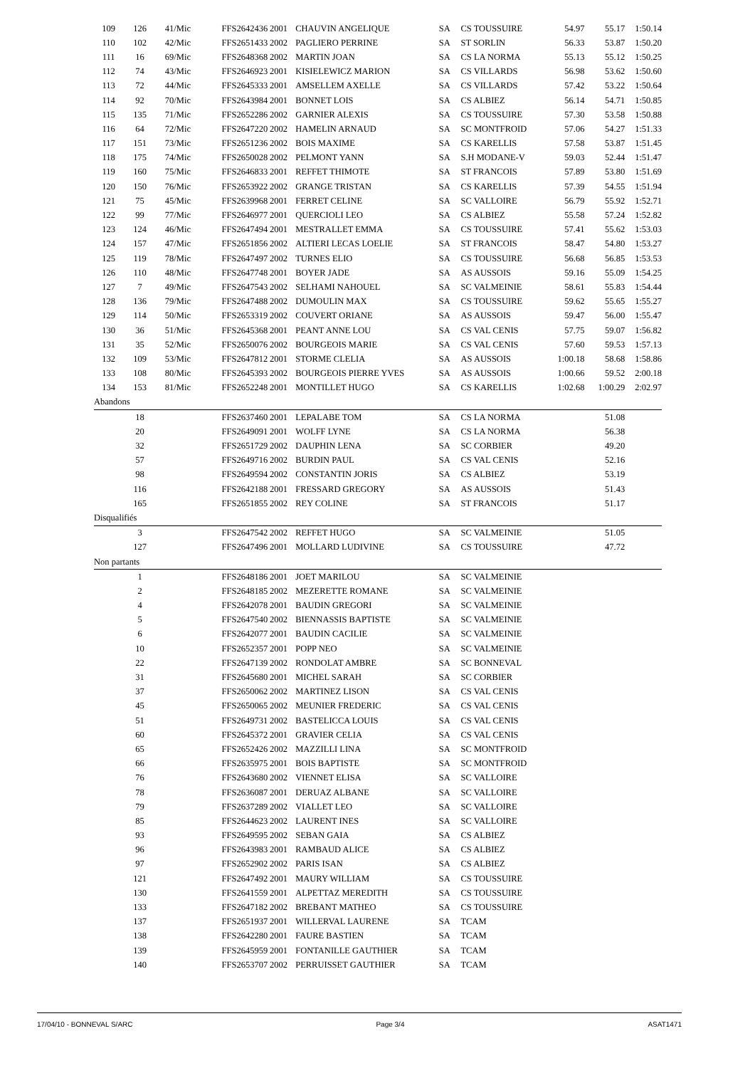| 109 | 126 | 41/Mic | FFS2642436 | 2001 | CHAUVIN ANGELIQUE | SA | CS TOUSSUIRE | 54.97 | 55.17 | 1:50.14 |
| 110 | 102 | 42/Mic | FFS2651433 | 2002 | PAGLIERO PERRINE | SA | ST SORLIN | 56.33 | 53.87 | 1:50.20 |
| 111 | 16 | 69/Mic | FFS2648368 | 2002 | MARTIN JOAN | SA | CS LA NORMA | 55.13 | 55.12 | 1:50.25 |
| 112 | 74 | 43/Mic | FFS2646923 | 2001 | KISIELEWICZ MARION | SA | CS VILLARDS | 56.98 | 53.62 | 1:50.60 |
| 113 | 72 | 44/Mic | FFS2645333 | 2001 | AMSELLEM AXELLE | SA | CS VILLARDS | 57.42 | 53.22 | 1:50.64 |
| 114 | 92 | 70/Mic | FFS2643984 | 2001 | BONNET LOIS | SA | CS ALBIEZ | 56.14 | 54.71 | 1:50.85 |
| 115 | 135 | 71/Mic | FFS2652286 | 2002 | GARNIER ALEXIS | SA | CS TOUSSUIRE | 57.30 | 53.58 | 1:50.88 |
| 116 | 64 | 72/Mic | FFS2647220 | 2002 | HAMELIN ARNAUD | SA | SC MONTFROID | 57.06 | 54.27 | 1:51.33 |
| 117 | 151 | 73/Mic | FFS2651236 | 2002 | BOIS MAXIME | SA | CS KARELLIS | 57.58 | 53.87 | 1:51.45 |
| 118 | 175 | 74/Mic | FFS2650028 | 2002 | PELMONT YANN | SA | S.H MODANE-V | 59.03 | 52.44 | 1:51.47 |
| 119 | 160 | 75/Mic | FFS2646833 | 2001 | REFFET THIMOTE | SA | ST FRANCOIS | 57.89 | 53.80 | 1:51.69 |
| 120 | 150 | 76/Mic | FFS2653922 | 2002 | GRANGE TRISTAN | SA | CS KARELLIS | 57.39 | 54.55 | 1:51.94 |
| 121 | 75 | 45/Mic | FFS2639968 | 2001 | FERRET CELINE | SA | SC VALLOIRE | 56.79 | 55.92 | 1:52.71 |
| 122 | 99 | 77/Mic | FFS2646977 | 2001 | QUERCIOLI LEO | SA | CS ALBIEZ | 55.58 | 57.24 | 1:52.82 |
| 123 | 124 | 46/Mic | FFS2647494 | 2001 | MESTRALLET EMMA | SA | CS TOUSSUIRE | 57.41 | 55.62 | 1:53.03 |
| 124 | 157 | 47/Mic | FFS2651856 | 2002 | ALTIERI LECAS LOELIE | SA | ST FRANCOIS | 58.47 | 54.80 | 1:53.27 |
| 125 | 119 | 78/Mic | FFS2647497 | 2002 | TURNES ELIO | SA | CS TOUSSUIRE | 56.68 | 56.85 | 1:53.53 |
| 126 | 110 | 48/Mic | FFS2647748 | 2001 | BOYER JADE | SA | AS AUSSOIS | 59.16 | 55.09 | 1:54.25 |
| 127 | 7 | 49/Mic | FFS2647543 | 2002 | SELHAMI NAHOUEL | SA | SC VALMEINIE | 58.61 | 55.83 | 1:54.44 |
| 128 | 136 | 79/Mic | FFS2647488 | 2002 | DUMOULIN MAX | SA | CS TOUSSUIRE | 59.62 | 55.65 | 1:55.27 |
| 129 | 114 | 50/Mic | FFS2653319 | 2002 | COUVERT ORIANE | SA | AS AUSSOIS | 59.47 | 56.00 | 1:55.47 |
| 130 | 36 | 51/Mic | FFS2645368 | 2001 | PEANT ANNE LOU | SA | CS VAL CENIS | 57.75 | 59.07 | 1:56.82 |
| 131 | 35 | 52/Mic | FFS2650076 | 2002 | BOURGEOIS MARIE | SA | CS VAL CENIS | 57.60 | 59.53 | 1:57.13 |
| 132 | 109 | 53/Mic | FFS2647812 | 2001 | STORME CLELIA | SA | AS AUSSOIS | 1:00.18 | 58.68 | 1:58.86 |
| 133 | 108 | 80/Mic | FFS2645393 | 2002 | BOURGEOIS PIERRE YVES | SA | AS AUSSOIS | 1:00.66 | 59.52 | 2:00.18 |
| 134 | 153 | 81/Mic | FFS2652248 | 2001 | MONTILLET HUGO | SA | CS KARELLIS | 1:02.68 | 1:00.29 | 2:02.97 |
| Abandons | | | | | | | | | | |
| | 18 | | FFS2637460 | 2001 | LEPALABE TOM | SA | CS LA NORMA | | 51.08 | |
| | 20 | | FFS2649091 | 2001 | WOLFF LYNE | SA | CS LA NORMA | | 56.38 | |
| | 32 | | FFS2651729 | 2002 | DAUPHIN LENA | SA | SC CORBIER | | 49.20 | |
| | 57 | | FFS2649716 | 2002 | BURDIN PAUL | SA | CS VAL CENIS | | 52.16 | |
| | 98 | | FFS2649594 | 2002 | CONSTANTIN JORIS | SA | CS ALBIEZ | | 53.19 | |
| | 116 | | FFS2642188 | 2001 | FRESSARD GREGORY | SA | AS AUSSOIS | | 51.43 | |
| | 165 | | FFS2651855 | 2002 | REY COLINE | SA | ST FRANCOIS | | 51.17 | |
| Disqualifiés | | | | | | | | | | |
| | 3 | | FFS2647542 | 2002 | REFFET HUGO | SA | SC VALMEINIE | | 51.05 | |
| | 127 | | FFS2647496 | 2001 | MOLLARD LUDIVINE | SA | CS TOUSSUIRE | | 47.72 | |
| Non partants | | | | | | | | | | |
| | 1 | | FFS2648186 | 2001 | JOET MARILOU | SA | SC VALMEINIE | | | |
| | 2 | | FFS2648185 | 2002 | MEZERETTE ROMANE | SA | SC VALMEINIE | | | |
| | 4 | | FFS2642078 | 2001 | BAUDIN GREGORI | SA | SC VALMEINIE | | | |
| | 5 | | FFS2647540 | 2002 | BIENNASSIS BAPTISTE | SA | SC VALMEINIE | | | |
| | 6 | | FFS2642077 | 2001 | BAUDIN CACILIE | SA | SC VALMEINIE | | | |
| | 10 | | FFS2652357 | 2001 | POPP NEO | SA | SC VALMEINIE | | | |
| | 22 | | FFS2647139 | 2002 | RONDOLAT AMBRE | SA | SC BONNEVAL | | | |
| | 31 | | FFS2645680 | 2001 | MICHEL SARAH | SA | SC CORBIER | | | |
| | 37 | | FFS2650062 | 2002 | MARTINEZ LISON | SA | CS VAL CENIS | | | |
| | 45 | | FFS2650065 | 2002 | MEUNIER FREDERIC | SA | CS VAL CENIS | | | |
| | 51 | | FFS2649731 | 2002 | BASTELICCA LOUIS | SA | CS VAL CENIS | | | |
| | 60 | | FFS2645372 | 2001 | GRAVIER CELIA | SA | CS VAL CENIS | | | |
| | 65 | | FFS2652426 | 2002 | MAZZILLI LINA | SA | SC MONTFROID | | | |
| | 66 | | FFS2635975 | 2001 | BOIS BAPTISTE | SA | SC MONTFROID | | | |
| | 76 | | FFS2643680 | 2002 | VIENNET ELISA | SA | SC VALLOIRE | | | |
| | 78 | | FFS2636087 | 2001 | DERUAZ ALBANE | SA | SC VALLOIRE | | | |
| | 79 | | FFS2637289 | 2002 | VIALLET LEO | SA | SC VALLOIRE | | | |
| | 85 | | FFS2644623 | 2002 | LAURENT INES | SA | SC VALLOIRE | | | |
| | 93 | | FFS2649595 | 2002 | SEBAN GAIA | SA | CS ALBIEZ | | | |
| | 96 | | FFS2643983 | 2001 | RAMBAUD ALICE | SA | CS ALBIEZ | | | |
| | 97 | | FFS2652902 | 2002 | PARIS ISAN | SA | CS ALBIEZ | | | |
| | 121 | | FFS2647492 | 2001 | MAURY WILLIAM | SA | CS TOUSSUIRE | | | |
| | 130 | | FFS2641559 | 2001 | ALPETTAZ MEREDITH | SA | CS TOUSSUIRE | | | |
| | 133 | | FFS2647182 | 2002 | BREBANT MATHEO | SA | CS TOUSSUIRE | | | |
| | 137 | | FFS2651937 | 2001 | WILLERVAL LAURENE | SA | TCAM | | | |
| | 138 | | FFS2642280 | 2001 | FAURE BASTIEN | SA | TCAM | | | |
| | 139 | | FFS2645959 | 2001 | FONTANILLE GAUTHIER | SA | TCAM | | | |
| | 140 | | FFS2653707 | 2002 | PERRUISSET GAUTHIER | SA | TCAM | | | |
17/04/10 - BONNEVAL S/ARC Page 3/4 ASAT1471